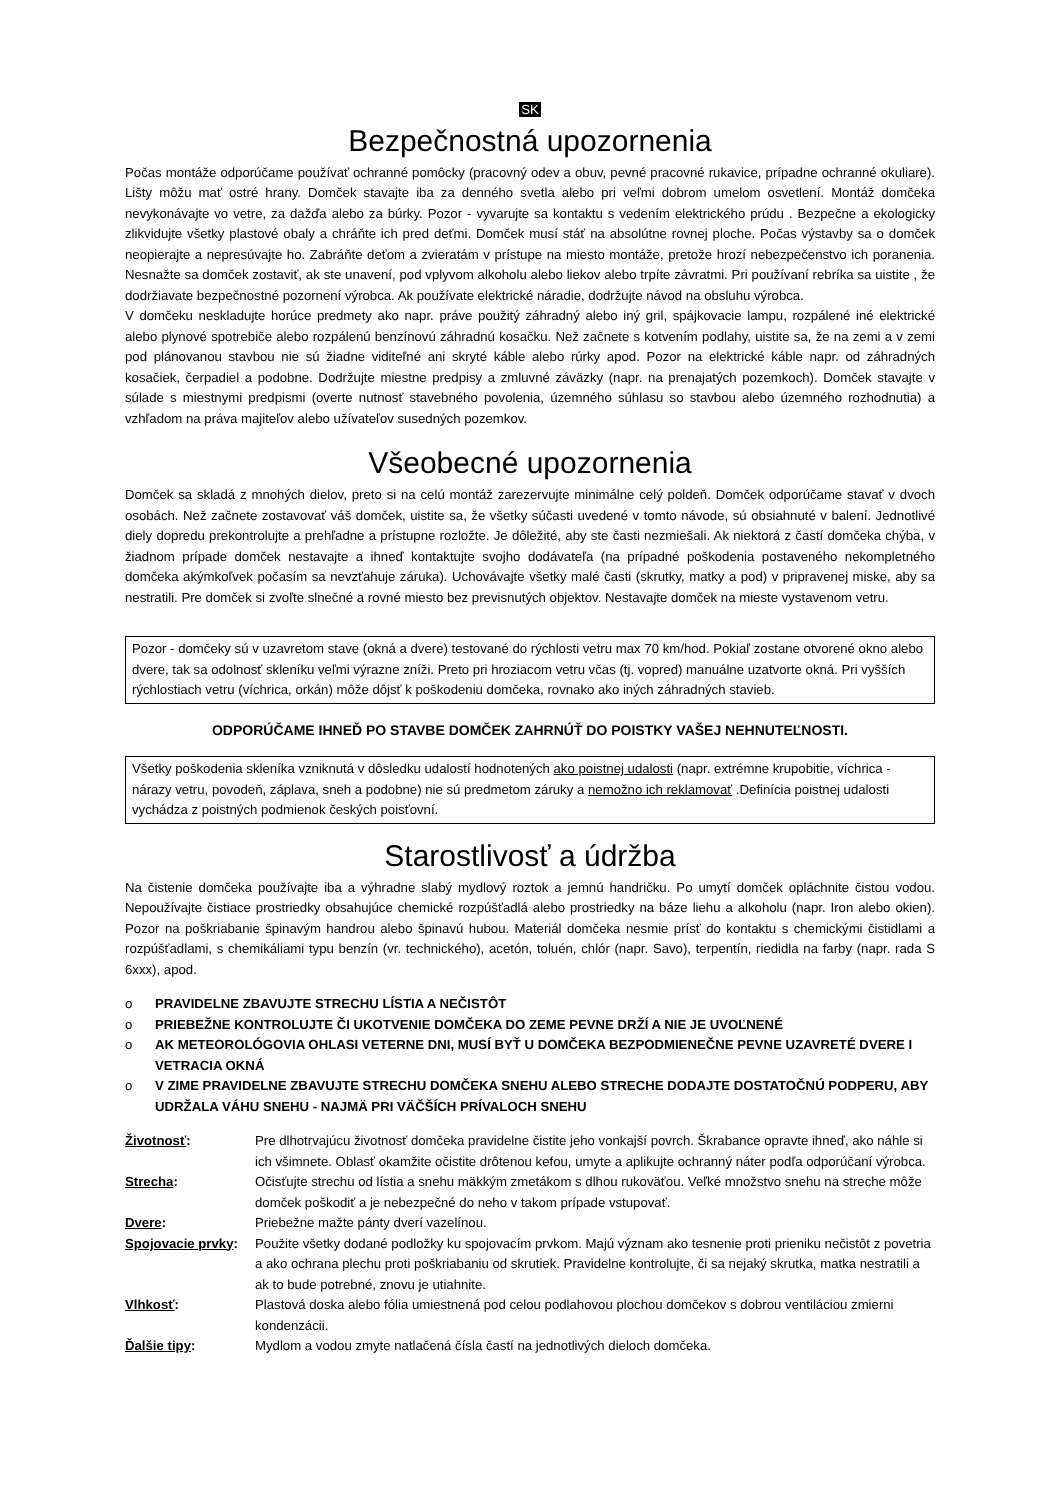SK
Bezpečnostná upozornenia
Počas montáže odporúčame používať ochranné pomôcky (pracovný odev a obuv, pevné pracovné rukavice, prípadne ochranné okuliare). Lišty môžu mať ostré hrany. Domček stavajte iba za denného svetla alebo pri veľmi dobrom umelom osvetlení. Montáž domčeka nevykonávajte vo vetre, za dažďa alebo za búrky. Pozor - vyvarujte sa kontaktu s vedením elektrického prúdu . Bezpečne a ekologicky zlikvidujte všetky plastové obaly a chráňte ich pred deťmi. Domček musí stáť na absolútne rovnej ploche. Počas výstavby sa o domček neopierajte a nepresúvajte ho. Zabráňte deťom a zvieratám v prístupe na miesto montáže, pretože hrozí nebezpečenstvo ich poranenia. Nesnažte sa domček zostaviť, ak ste unavení, pod vplyvom alkoholu alebo liekov alebo trpíte závratmi. Pri používaní rebríka sa uistite , že dodržiavate bezpečnostné pozornení výrobca. Ak používate elektrické náradie, dodržujte návod na obsluhu výrobca.
V domčeku neskladujte horúce predmety ako napr. práve použitý záhradný alebo iný gril, spájkovacie lampu, rozpálené iné elektrické alebo plynové spotrebiče alebo rozpálenú benzínovú záhradnú kosačku. Než začnete s kotvením podlahy, uistite sa, že na zemi a v zemi pod plánovanou stavbou nie sú žiadne viditeľné ani skryté káble alebo rúrky apod. Pozor na elektrické káble napr. od záhradných kosačiek, čerpadiel a podobne. Dodržujte miestne predpisy a zmluvné záväzky (napr. na prenajatých pozemkoch). Domček stavajte v súlade s miestnymi predpismi (overte nutnosť stavebného povolenia, územného súhlasu so stavbou alebo územného rozhodnutia) a vzhľadom na práva majiteľov alebo užívateľov susedných pozemkov.
Všeobecné upozornenia
Domček sa skladá z mnohých dielov, preto si na celú montáž zarezervujte minimálne celý poldeň. Domček odporúčame stavať v dvoch osobách. Než začnete zostavovať váš domček, uistite sa, že všetky súčasti uvedené v tomto návode, sú obsiahnuté v balení. Jednotlivé diely dopredu prekontrolujte a prehľadne a prístupne rozložte. Je dôležité, aby ste časti nezmiešali. Ak niektorá z častí domčeka chýba, v žiadnom prípade domček nestavajte a ihneď kontaktujte svojho dodávateľa (na prípadné poškodenia postaveného nekompletného domčeka akýmkoľvek počasím sa nevzťahuje záruka). Uchovávajte všetky malé časti (skrutky, matky a pod) v pripravenej miske, aby sa nestratili. Pre domček si zvoľte slnečné a rovné miesto bez previsnutých objektov. Nestavajte domček na mieste vystavenom vetru.
Pozor - domčeky sú v uzavretom stave (okná a dvere) testované do rýchlosti vetru max 70 km/hod. Pokiaľ zostane otvorené okno alebo dvere, tak sa odolnosť skleníku veľmi výrazne zníži. Preto pri hroziacom vetru včas (tj. vopred) manuálne uzatvorte okná. Pri vyšších rýchlostiach vetru (víchrica, orkán) môže dôjsť k poškodeniu domčeka, rovnako ako iných záhradných stavieb.
ODPORÚČAME IHNEĎ PO STAVBE DOMČEK ZAHRNÚŤ DO POISTKY VAŠEJ NEHNUTEĽNOSTI.
Všetky poškodenia skleníka vzniknutá v dôsledku udalostí hodnotených ako poistnej udalosti (napr. extrémne krupobitie, víchrica - nárazy vetru, povodeň, záplava, sneh a podobne) nie sú predmetom záruky a nemožno ich reklamovať .Definícia poistnej udalosti vychádza z poistných podmienok českých poisťovní.
Starostlivosť a údržba
Na čistenie domčeka používajte iba a výhradne slabý mydlový roztok a jemnú handričku. Po umytí domček opláchnite čistou vodou. Nepoužívajte čistiace prostriedky obsahujúce chemické rozpúšťadlá alebo prostriedky na báze liehu a alkoholu (napr. Iron alebo okien). Pozor na poškriabanie špinavým handrou alebo špinavú hubou. Materiál domčeka nesmie prísť do kontaktu s chemickými čistidlami a rozpúšťadlami, s chemikáliami typu benzín (vr. technického), acetón, toluén, chlór (napr. Savo), terpentín, riedidla na farby (napr. rada S 6xxx), apod.
o PRAVIDELNE ZBAVUJTE STRECHU LÍSTIA A NEČISTÔT
o PRIEBEŽNE KONTROLUJTE ČI UKOTVENIE DOMČEKA DO ZEME PEVNE DRŽÍ A NIE JE UVOĽNENÉ
o AK METEOROLÓGOVIA OHLASI VETERNE DNI, MUSÍ BYŤ U DOMČEKA BEZPODMIENEČNE PEVNE UZAVRETÉ DVERE I VETRACIA OKNÁ
o V ZIME PRAVIDELNE ZBAVUJTE STRECHU DOMČEKA SNEHU ALEBO STRECHE DODAJTE DOSTATOČNÚ PODPERU, ABY UDRŽALA VÁHU SNEHU - NAJMÄ PRI VÄČŠÍCH PRÍVALOCH SNEHU
| Životnosť : | Pre dlhotrvajúcu životnosť domčeka pravidelne čistite jeho vonkajší povrch. Škrabance opravte ihneď, ako náhle si ich všimnete. Oblasť okamžite očistite drôtenou kefou, umyte a aplikujte ochranný náter podľa odporúčaní výrobca. |
| Strecha : | Očisťujte strechu od lístia a snehu mäkkým zmetákom s dlhou rukoväťou. Veľké množstvo snehu na streche môže domček poškodiť a je nebezpečné do neho v takom prípade vstupovať. |
| Dvere : | Priebežne mažte pánty dverí vazelínou. |
| Spojovacie prvky : | Použite všetky dodané podložky ku spojovacím prvkom. Majú význam ako tesnenie proti prieniku nečistôt z povetria a ako ochrana plechu proti poškriabaniu od skrutiek. Pravidelne kontrolujte, či sa nejaký skrutka, matka nestratili a ak to bude potrebné, znovu je utiahnite. |
| Vlhkosť : | Plastová doska alebo fólia umiestnená pod celou podlahovou plochou domčekov s dobrou ventiláciou zmierni kondenzácii. |
| Ďalšie tipy : | Mydlom a vodou zmyte natlačená čísla častí na jednotlivých dieloch domčeka. |